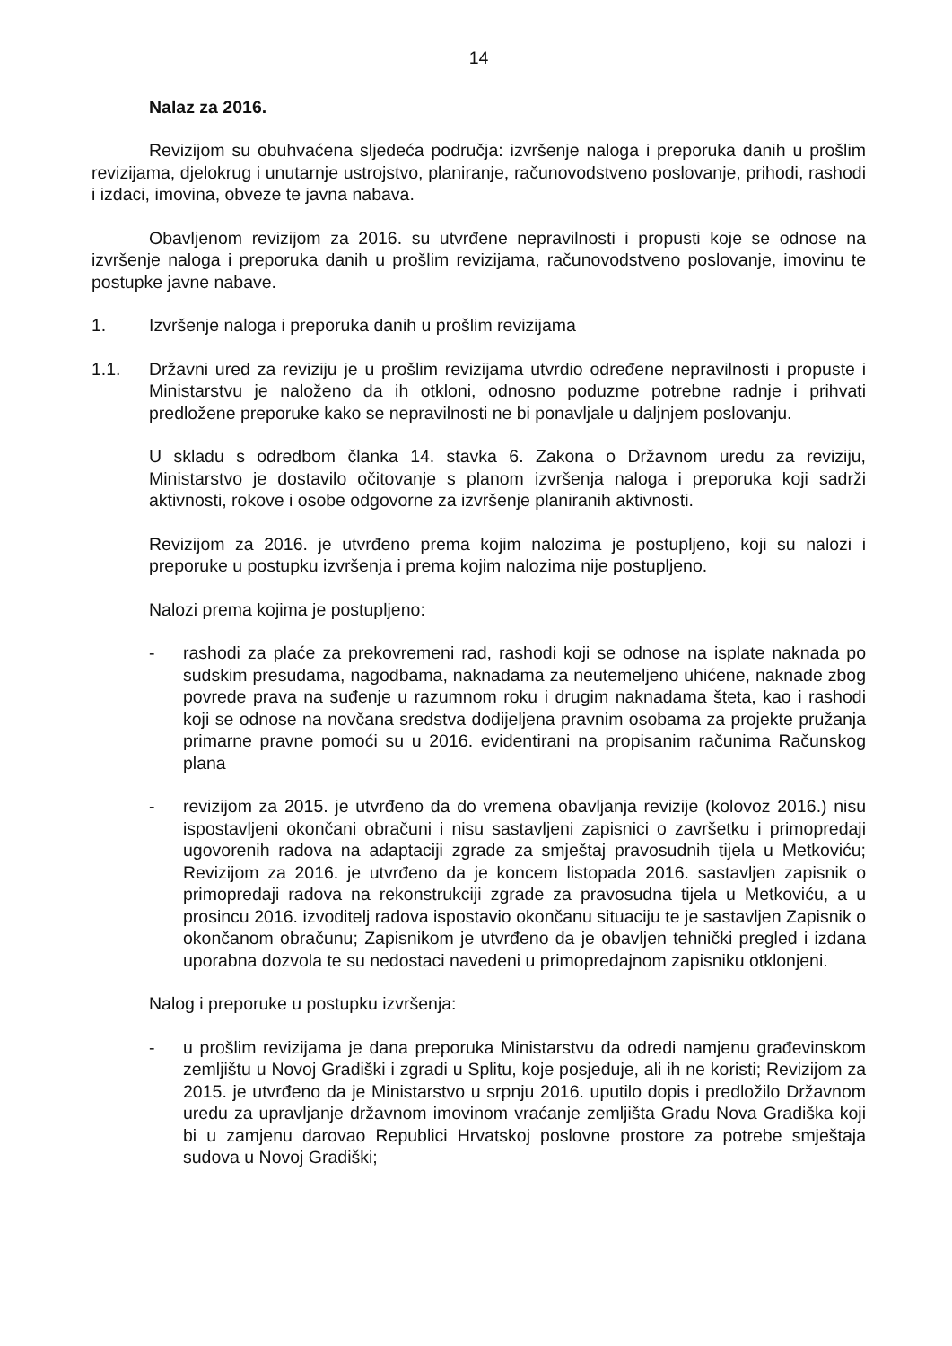14
Nalaz za 2016.
Revizijom su obuhvaćena sljedeća područja: izvršenje naloga i preporuka danih u prošlim revizijama, djelokrug i unutarnje ustrojstvo, planiranje, računovodstveno poslovanje, prihodi, rashodi i izdaci, imovina, obveze te javna nabava.
Obavljenom revizijom za 2016. su utvrđene nepravilnosti i propusti koje se odnose na izvršenje naloga i preporuka danih u prošlim revizijama, računovodstveno poslovanje, imovinu te postupke javne nabave.
1. Izvršenje naloga i preporuka danih u prošlim revizijama
1.1. Državni ured za reviziju je u prošlim revizijama utvrdio određene nepravilnosti i propuste i Ministarstvu je naloženo da ih otkloni, odnosno poduzme potrebne radnje i prihvati predložene preporuke kako se nepravilnosti ne bi ponavljale u daljnjem poslovanju.
U skladu s odredbom članka 14. stavka 6. Zakona o Državnom uredu za reviziju, Ministarstvo je dostavilo očitovanje s planom izvršenja naloga i preporuka koji sadrži aktivnosti, rokove i osobe odgovorne za izvršenje planiranih aktivnosti.
Revizijom za 2016. je utvrđeno prema kojim nalozima je postupljeno, koji su nalozi i preporuke u postupku izvršenja i prema kojim nalozima nije postupljeno.
Nalozi prema kojima je postupljeno:
- rashodi za plaće za prekovremeni rad, rashodi koji se odnose na isplate naknada po sudskim presudama, nagodbama, naknadama za neutemeljeno uhićene, naknade zbog povrede prava na suđenje u razumnom roku i drugim naknadama šteta, kao i rashodi koji se odnose na novčana sredstva dodijeljena pravnim osobama za projekte pružanja primarne pravne pomoći su u 2016. evidentirani na propisanim računima Računskog plana
- revizijom za 2015. je utvrđeno da do vremena obavljanja revizije (kolovoz 2016.) nisu ispostavljeni okončani obračuni i nisu sastavljeni zapisnici o završetku i primopredaji ugovorenih radova na adaptaciji zgrade za smještaj pravosudnih tijela u Metkoviću; Revizijom za 2016. je utvrđeno da je koncem listopada 2016. sastavljen zapisnik o primopredaji radova na rekonstrukciji zgrade za pravosudna tijela u Metkoviću, a u prosincu 2016. izvoditelj radova ispostavio okončanu situaciju te je sastavljen Zapisnik o okončanom obračunu; Zapisnikom je utvrđeno da je obavljen tehnički pregled i izdana uporabna dozvola te su nedostaci navedeni u primopredajnom zapisniku otklonjeni.
Nalog i preporuke u postupku izvršenja:
- u prošlim revizijama je dana preporuka Ministarstvu da odredi namjenu građevinskom zemljištu u Novoj Gradiški i zgradi u Splitu, koje posjeduje, ali ih ne koristi; Revizijom za 2015. je utvrđeno da je Ministarstvo u srpnju 2016. uputilo dopis i predložilo Državnom uredu za upravljanje državnom imovinom vraćanje zemljišta Gradu Nova Gradiška koji bi u zamjenu darovao Republici Hrvatskoj poslovne prostore za potrebe smještaja sudova u Novoj Gradiški;